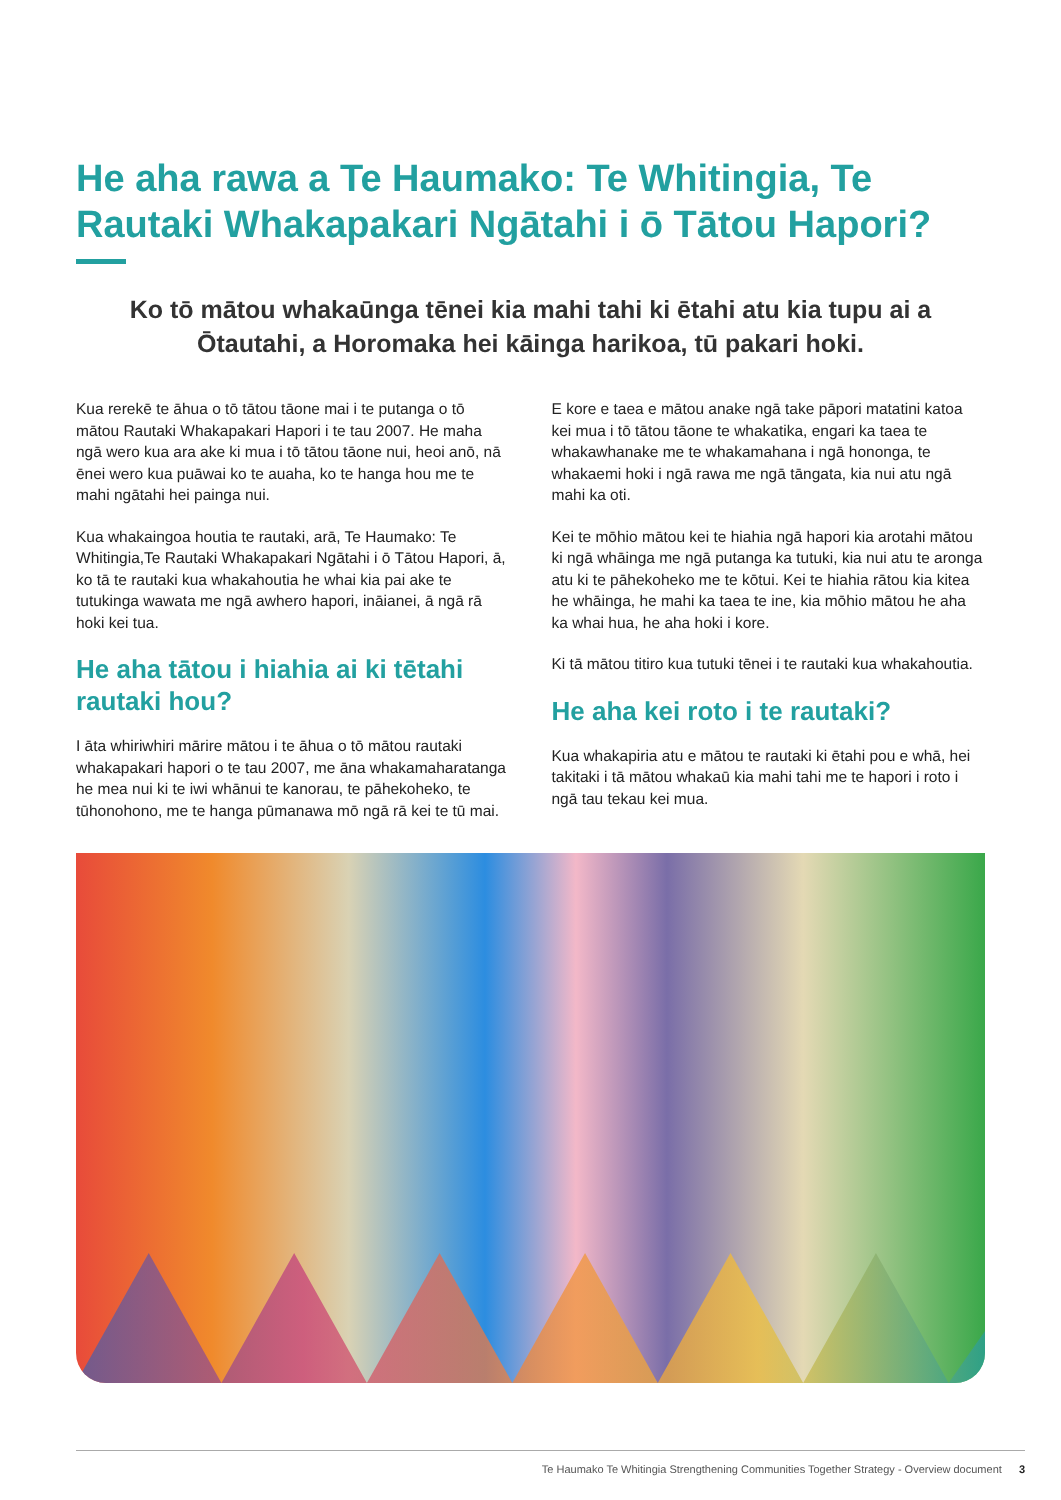He aha rawa a Te Haumako: Te Whitingia, Te Rautaki Whakapakari Ngātahi i ō Tātou Hapori?
Ko tō mātou whakaūnga tēnei kia mahi tahi ki ētahi atu kia tupu ai a Ōtautahi, a Horomaka hei kāinga harikoa, tū pakari hoki.
Kua rerekē te āhua o tō tātou tāone mai i te putanga o tō mātou Rautaki Whakapakari Hapori i te tau 2007. He maha ngā wero kua ara ake ki mua i tō tātou tāone nui, heoi anō, nā ēnei wero kua puāwai ko te auaha, ko te hanga hou me te mahi ngātahi hei painga nui.
Kua whakaingoa houtia te rautaki, arā, Te Haumako: Te Whitingia,Te Rautaki Whakapakari Ngātahi i ō Tātou Hapori, ā, ko tā te rautaki kua whakahoutia he whai kia pai ake te tutukinga wawata me ngā awhero hapori, ināianei, ā ngā rā hoki kei tua.
He aha tātou i hiahia ai ki tētahi rautaki hou?
I āta whiriwhiri mārire mātou i te āhua o tō mātou rautaki whakapakari hapori o te tau 2007, me āna whakamaharatanga he mea nui ki te iwi whānui te kanorau, te pāhekoheko, te tūhonohono, me te hanga pūmanawa mō ngā rā kei te tū mai.
E kore e taea e mātou anake ngā take pāpori matatini katoa kei mua i tō tātou tāone te whakatika, engari ka taea te whakawhanake me te whakamahana i ngā hononga, te whakaemi hoki i ngā rawa me ngā tāngata, kia nui atu ngā mahi ka oti.
Kei te mōhio mātou kei te hiahia ngā hapori kia arotahi mātou ki ngā whāinga me ngā putanga ka tutuki, kia nui atu te aronga atu ki te pāhekoheko me te kōtui. Kei te hiahia rātou kia kitea he whāinga, he mahi ka taea te ine, kia mōhio mātou he aha ka whai hua, he aha hoki i kore.
Ki tā mātou titiro kua tutuki tēnei i te rautaki kua whakahoutia.
He aha kei roto i te rautaki?
Kua whakapiria atu e mātou te rautaki ki ētahi pou e whā, hei takitaki i tā mātou whakaū kia mahi tahi me te hapori i roto i ngā tau tekau kei mua.
Te Haumako Te Whitingia Strengthening Communities Together Strategy - Overview document 3